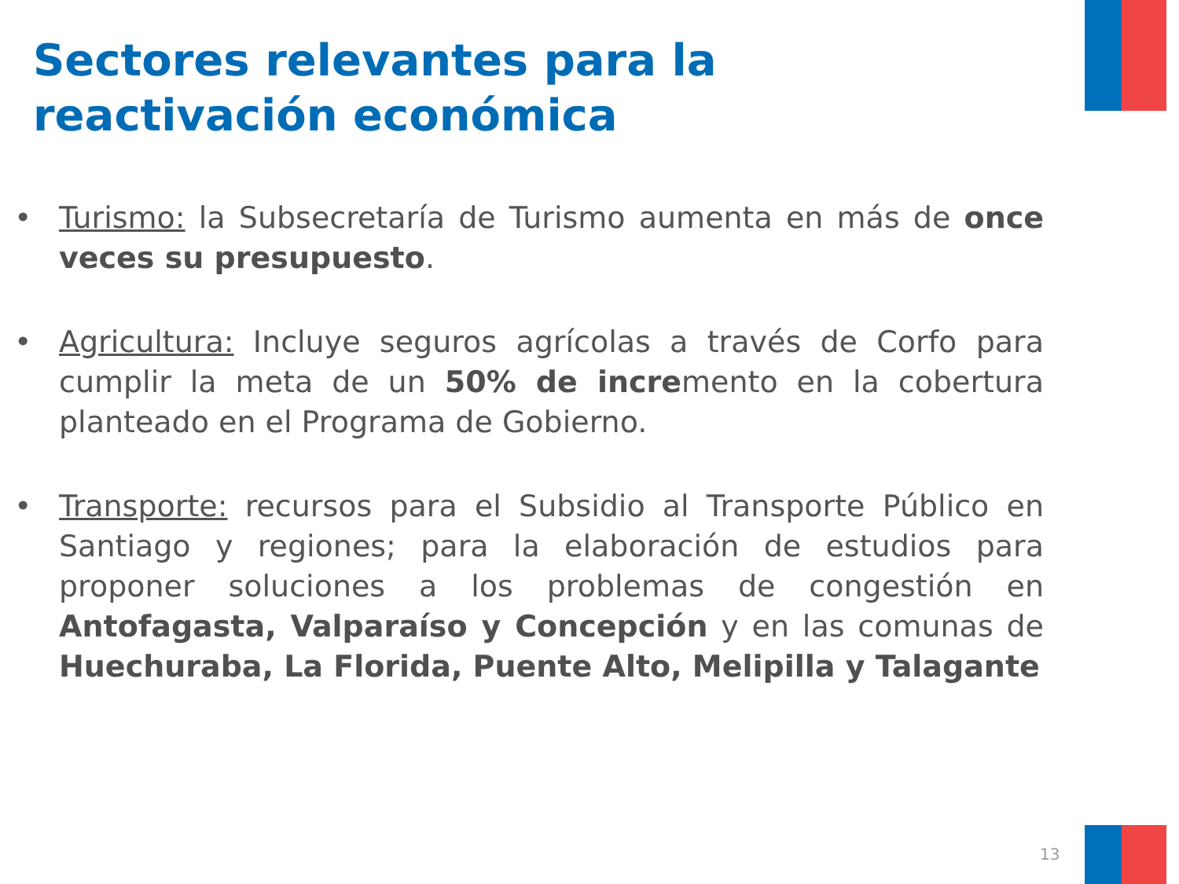Sectores relevantes para la
reactivación económica
• Turismo: la Subsecretaría de Turismo aumenta en más de once veces su presupuesto.
• Agricultura: Incluye seguros agrícolas a través de Corfo para cumplir la meta de un 50% de incremento en la cobertura planteado en el Programa de Gobierno.
• Transporte: recursos para el Subsidio al Transporte Público en Santiago y regiones; para la elaboración de estudios para proponer soluciones a los problemas de congestión en Antofagasta, Valparaíso y Concepción y en las comunas de Huechuraba, La Florida, Puente Alto, Melipilla y Talagante
13